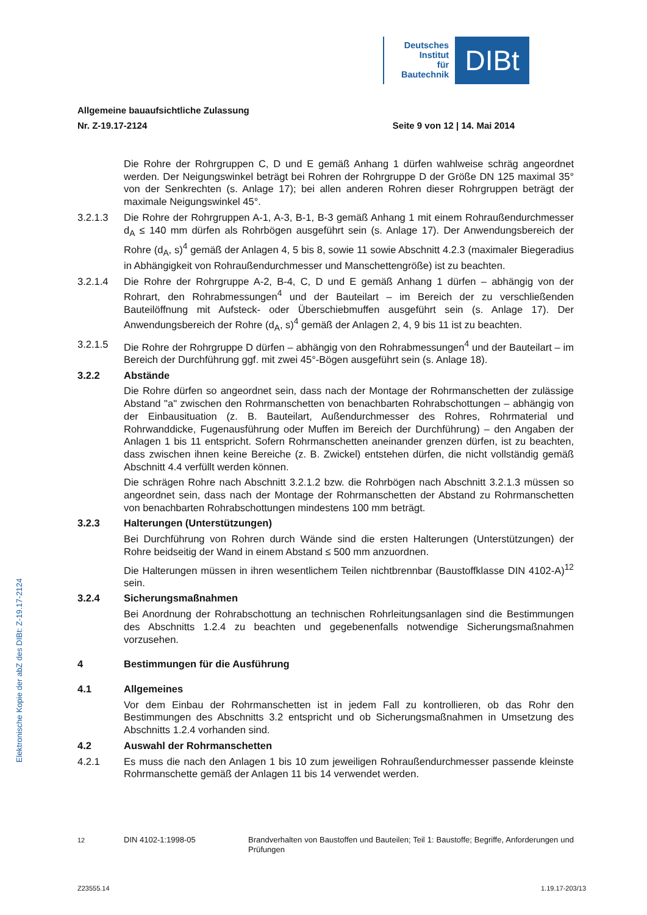Deutsches
Institut
für
Bautechnik
DIBt
Elektronische Kopie der abZ des DIBt: Z-19.17-2124
Allgemeine bauaufsichtliche Zulassung
Nr. Z-19.17-2124 Seite 9 von 12 | 14. Mai 2014
Die Rohre der Rohrgruppen C, D und E gemäß Anhang 1 dürfen wahlweise schräg angeordnet werden. Der Neigungswinkel beträgt bei Rohren der Rohrgruppe D der Größe DN 125 maximal 35° von der Senkrechten (s. Anlage 17); bei allen anderen Rohren dieser Rohrgruppen beträgt der maximale Neigungswinkel 45°.
3.2.1.3 Die Rohre der Rohrgruppen A-1, A-3, B-1, B-3 gemäß Anhang 1 mit einem Rohraußendurchmesser d<sub>A</sub> ≤ 140 mm dürfen als Rohrbögen ausgeführt sein (s. Anlage 17). Der Anwendungsbereich der Rohre (d<sub>A</sub>, s)<sup>4</sup> gemäß der Anlagen 4, 5 bis 8, sowie 11 sowie Abschnitt 4.2.3 (maximaler Biegeradius in Abhängigkeit von Rohraußendurchmesser und Manschettengröße) ist zu beachten.
3.2.1.4 Die Rohre der Rohrgruppe A-2, B-4, C, D und E gemäß Anhang 1 dürfen – abhängig von der Rohrart, den Rohrabmessungen<sup>4</sup> und der Bauteilart – im Bereich der zu verschließenden Bauteilöffnung mit Aufsteck- oder Überschiebmuffen ausgeführt sein (s. Anlage 17). Der Anwendungsbereich der Rohre (d<sub>A</sub>, s)<sup>4</sup> gemäß der Anlagen 2, 4, 9 bis 11 ist zu beachten.
3.2.1.5 Die Rohre der Rohrgruppe D dürfen – abhängig von den Rohrabmessungen<sup>4</sup> und der Bauteilart – im Bereich der Durchführung ggf. mit zwei 45°-Bögen ausgeführt sein (s. Anlage 18).
3.2.2 Abstände
Die Rohre dürfen so angeordnet sein, dass nach der Montage der Rohrmanschetten der zulässige Abstand "a" zwischen den Rohrmanschetten von benachbarten Rohrabschottungen – abhängig von der Einbausituation (z. B. Bauteilart, Außendurchmesser des Rohres, Rohrmaterial und Rohrwanddicke, Fugenausführung oder Muffen im Bereich der Durchführung) – den Angaben der Anlagen 1 bis 11 entspricht. Sofern Rohrmanschetten aneinander grenzen dürfen, ist zu beachten, dass zwischen ihnen keine Bereiche (z. B. Zwickel) entstehen dürfen, die nicht vollständig gemäß Abschnitt 4.4 verfüllt werden können.
Die schrägen Rohre nach Abschnitt 3.2.1.2 bzw. die Rohrbögen nach Abschnitt 3.2.1.3 müssen so angeordnet sein, dass nach der Montage der Rohrmanschetten der Abstand zu Rohrmanschetten von benachbarten Rohrabschottungen mindestens 100 mm beträgt.
3.2.3 Halterungen (Unterstützungen)
Bei Durchführung von Rohren durch Wände sind die ersten Halterungen (Unterstützungen) der Rohre beidseitig der Wand in einem Abstand ≤ 500 mm anzuordnen.
Die Halterungen müssen in ihren wesentlichem Teilen nichtbrennbar (Baustoffklasse DIN 4102-A)<sup>12</sup> sein.
3.2.4 Sicherungsmaßnahmen
Bei Anordnung der Rohrabschottung an technischen Rohrleitungsanlagen sind die Bestimmungen des Abschnitts 1.2.4 zu beachten und gegebenenfalls notwendige Sicherungsmaßnahmen vorzusehen.
4 Bestimmungen für die Ausführung
4.1 Allgemeines
Vor dem Einbau der Rohrmanschetten ist in jedem Fall zu kontrollieren, ob das Rohr den Bestimmungen des Abschnitts 3.2 entspricht und ob Sicherungsmaßnahmen in Umsetzung des Abschnitts 1.2.4 vorhanden sind.
4.2 Auswahl der Rohrmanschetten
4.2.1 Es muss die nach den Anlagen 1 bis 10 zum jeweiligen Rohraußendurchmesser passende kleinste Rohrmanschette gemäß der Anlagen 11 bis 14 verwendet werden.
<sup>12</sup> DIN 4102-1:1998-05 Brandverhalten von Baustoffen und Bauteilen; Teil 1: Baustoffe; Begriffe, Anforderungen und Prüfungen
Z23555.14 1.19.17-203/13